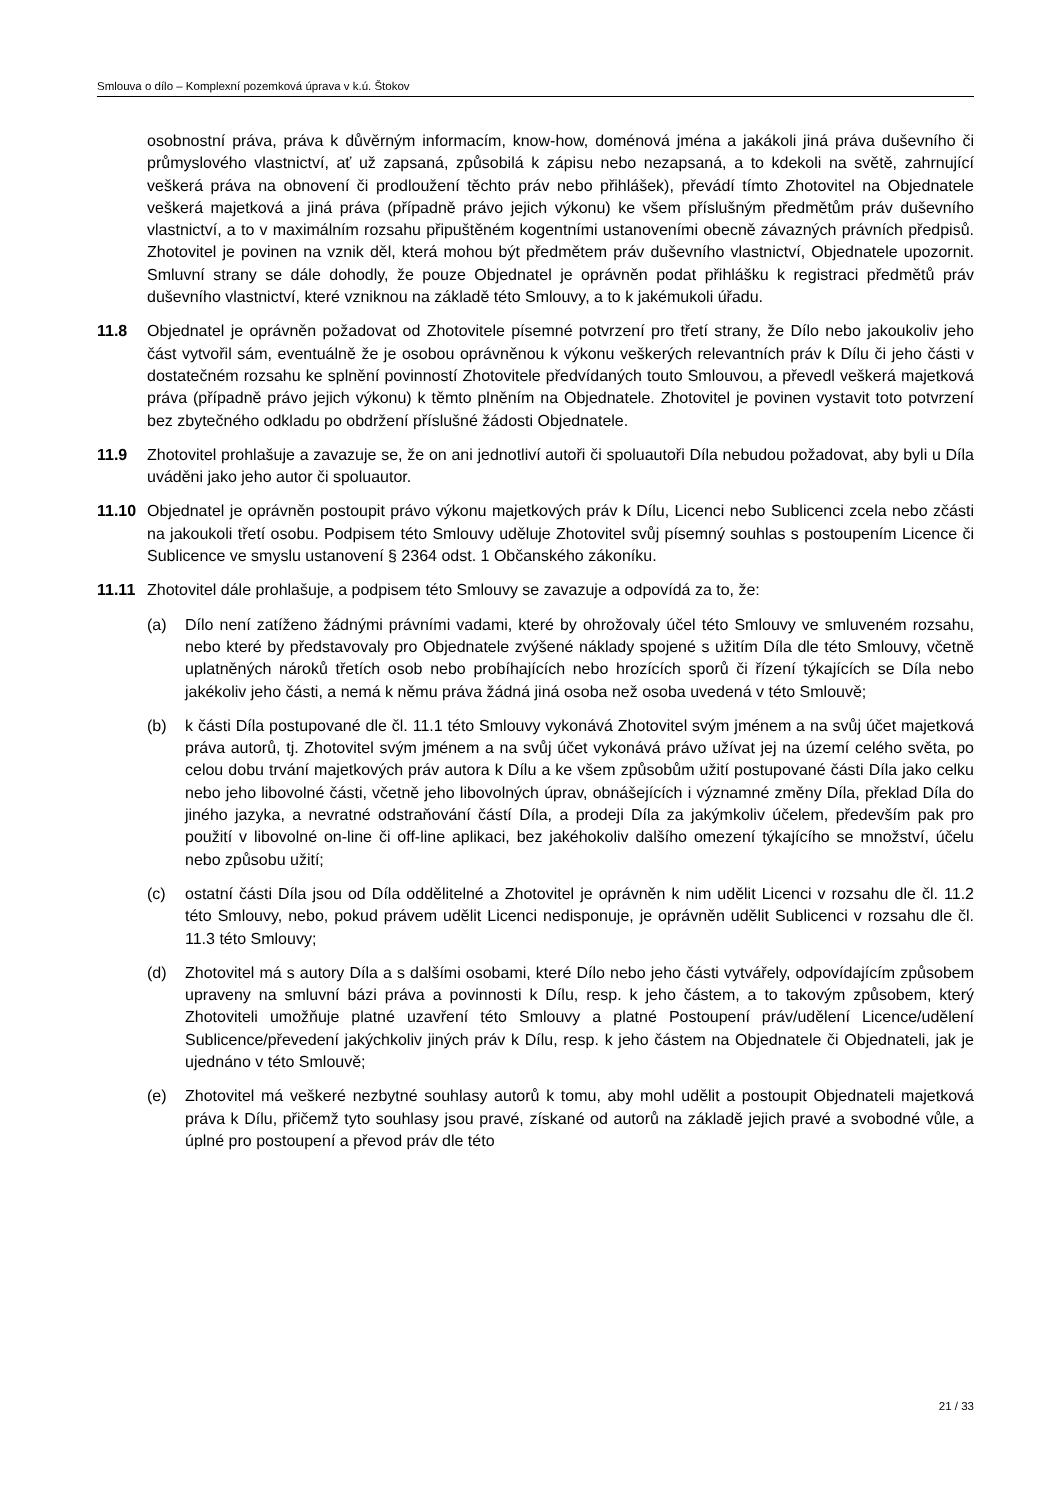Smlouva o dílo – Komplexní pozemková úprava v k.ú. Štokov
osobnostní práva, práva k důvěrným informacím, know-how, doménová jména a jakákoli jiná práva duševního či průmyslového vlastnictví, ať už zapsaná, způsobilá k zápisu nebo nezapsaná, a to kdekoli na světě, zahrnující veškerá práva na obnovení či prodloužení těchto práv nebo přihlášek), převádí tímto Zhotovitel na Objednatele veškerá majetková a jiná práva (případně právo jejich výkonu) ke všem příslušným předmětům práv duševního vlastnictví, a to v maximálním rozsahu připuštěném kogentními ustanoveními obecně závazných právních předpisů. Zhotovitel je povinen na vznik děl, která mohou být předmětem práv duševního vlastnictví, Objednatele upozornit. Smluvní strany se dále dohodly, že pouze Objednatel je oprávněn podat přihlášku k registraci předmětů práv duševního vlastnictví, které vzniknou na základě této Smlouvy, a to k jakémukoli úřadu.
11.8 Objednatel je oprávněn požadovat od Zhotovitele písemné potvrzení pro třetí strany, že Dílo nebo jakoukoliv jeho část vytvořil sám, eventuálně že je osobou oprávněnou k výkonu veškerých relevantních práv k Dílu či jeho části v dostatečném rozsahu ke splnění povinností Zhotovitele předvídaných touto Smlouvou, a převedl veškerá majetková práva (případně právo jejich výkonu) k těmto plněním na Objednatele. Zhotovitel je povinen vystavit toto potvrzení bez zbytečného odkladu po obdržení příslušné žádosti Objednatele.
11.9 Zhotovitel prohlašuje a zavazuje se, že on ani jednotliví autoři či spoluautoři Díla nebudou požadovat, aby byli u Díla uváděni jako jeho autor či spoluautor.
11.10 Objednatel je oprávněn postoupit právo výkonu majetkových práv k Dílu, Licenci nebo Sublicenci zcela nebo zčásti na jakoukoli třetí osobu. Podpisem této Smlouvy uděluje Zhotovitel svůj písemný souhlas s postoupením Licence či Sublicence ve smyslu ustanovení § 2364 odst. 1 Občanského zákoníku.
11.11 Zhotovitel dále prohlašuje, a podpisem této Smlouvy se zavazuje a odpovídá za to, že:
(a) Dílo není zatíženo žádnými právními vadami, které by ohrožovaly účel této Smlouvy ve smluveném rozsahu, nebo které by představovaly pro Objednatele zvýšené náklady spojené s užitím Díla dle této Smlouvy, včetně uplatněných nároků třetích osob nebo probíhajících nebo hrozících sporů či řízení týkajících se Díla nebo jakékoliv jeho části, a nemá k němu práva žádná jiná osoba než osoba uvedená v této Smlouvě;
(b) k části Díla postupované dle čl. 11.1 této Smlouvy vykonává Zhotovitel svým jménem a na svůj účet majetková práva autorů, tj. Zhotovitel svým jménem a na svůj účet vykonává právo užívat jej na území celého světa, po celou dobu trvání majetkových práv autora k Dílu a ke všem způsobům užití postupované části Díla jako celku nebo jeho libovolné části, včetně jeho libovolných úprav, obnášejících i významné změny Díla, překlad Díla do jiného jazyka, a nevratné odstraňování částí Díla, a prodeji Díla za jakýmkoliv účelem, především pak pro použití v libovolné on-line či off-line aplikaci, bez jakéhokoliv dalšího omezení týkajícího se množství, účelu nebo způsobu užití;
(c) ostatní části Díla jsou od Díla oddělitelné a Zhotovitel je oprávněn k nim udělit Licenci v rozsahu dle čl. 11.2 této Smlouvy, nebo, pokud právem udělit Licenci nedisponuje, je oprávněn udělit Sublicenci v rozsahu dle čl. 11.3 této Smlouvy;
(d) Zhotovitel má s autory Díla a s dalšími osobami, které Dílo nebo jeho části vytvářely, odpovídajícím způsobem upraveny na smluvní bázi práva a povinnosti k Dílu, resp. k jeho částem, a to takovým způsobem, který Zhotoviteli umožňuje platné uzavření této Smlouvy a platné Postoupení práv/udělení Licence/udělení Sublicence/převedení jakýchkoliv jiných práv k Dílu, resp. k jeho částem na Objednatele či Objednateli, jak je ujednáno v této Smlouvě;
(e) Zhotovitel má veškeré nezbytné souhlasy autorů k tomu, aby mohl udělit a postoupit Objednateli majetková práva k Dílu, přičemž tyto souhlasy jsou pravé, získané od autorů na základě jejich pravé a svobodné vůle, a úplné pro postoupení a převod práv dle této
21 / 33